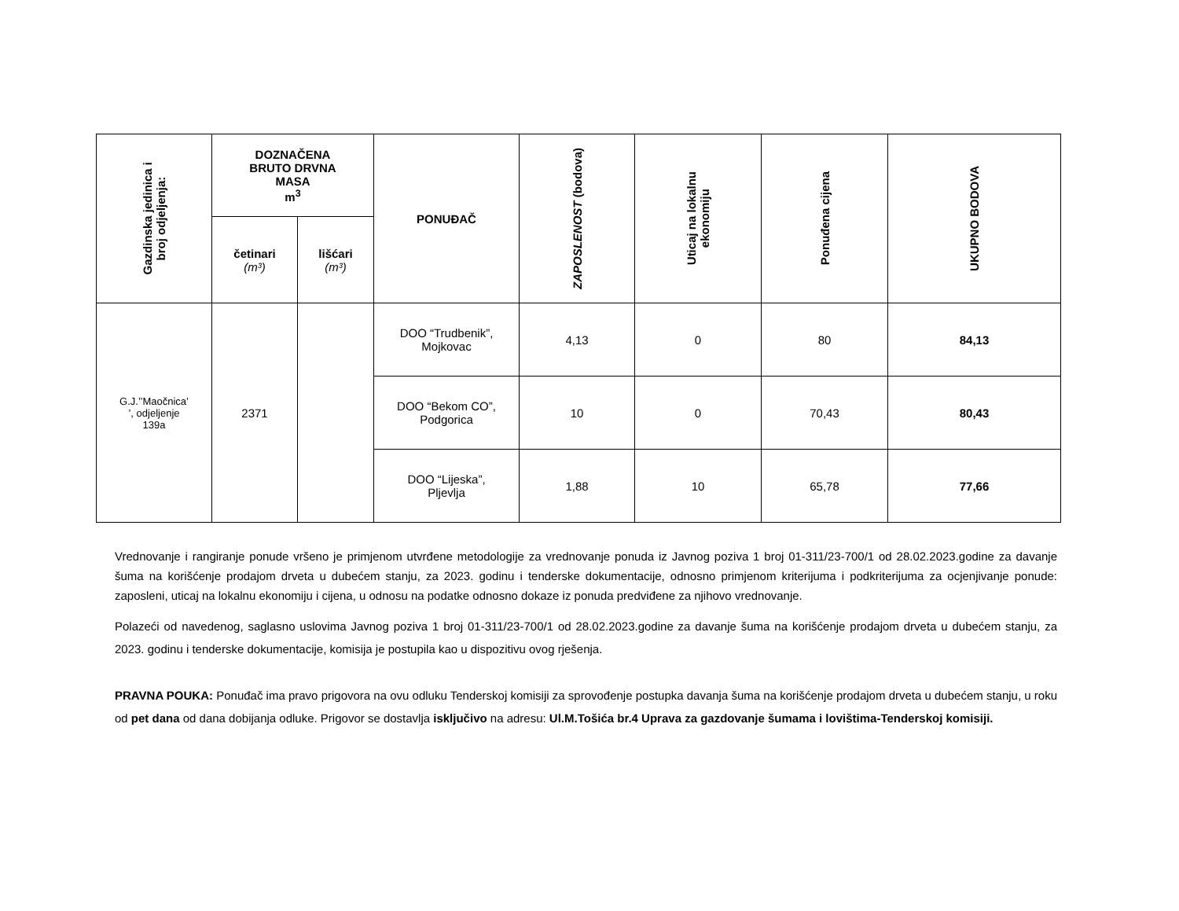| Gazdinska jedinica i broj odjeljenja: | DOZNAČENA BRUTO DRVNA MASA m<sup>3</sup> | | PONUĐAČ | ZAPOSLENOST (bodova) | Uticaj na lokalnu ekonomiju | Ponuđena cijena | UKUPNO BODOVA |
| --- | --- | --- | --- | --- | --- | --- | --- |
| | četinari (m³) | lišćari (m³) | | | | | |
| G.J.’’Maočnica’ ’, odjeljenje 139a | 2371 | | DOO “Trudbenik”, Mojkovac | 4,13 | 0 | 80 | 84,13 |
| | | | DOO “Bekom CO”, Podgorica | 10 | 0 | 70,43 | 80,43 |
| | | | DOO “Lijeska”, Pljevlja | 1,88 | 10 | 65,78 | 77,66 |
Vrednovanje i rangiranje ponude vršeno je primjenom utvrđene metodologije za vrednovanje ponuda iz Javnog poziva 1 broj 01-311/23-700/1 od 28.02.2023.godine za davanje šuma na korišćenje prodajom drveta u dubećem stanju, za 2023. godinu i tenderske dokumentacije, odnosno primjenom kriterijuma i podkriterijuma za ocjenjivanje ponude: zaposleni, uticaj na lokalnu ekonomiju i cijena, u odnosu na podatke odnosno dokaze iz ponuda predviđene za njihovo vrednovanje.
Polazeći od navedenog, saglasno uslovima Javnog poziva 1 broj 01-311/23-700/1 od 28.02.2023.godine za davanje šuma na korišćenje prodajom drveta u dubećem stanju, za 2023. godinu i tenderske dokumentacije, komisija je postupila kao u dispozitivu ovog rješenja.
PRAVNA POUKA: Ponuđač ima pravo prigovora na ovu odluku Tenderskoj komisiji za sprovođenje postupka davanja šuma na korišćenje prodajom drveta u dubećem stanju, u roku od pet dana od dana dobijanja odluke. Prigovor se dostavlja isključivo na adresu: Ul.M.Tošića br.4 Uprava za gazdovanje šumama i lovištima-Tenderskoj komisiji.